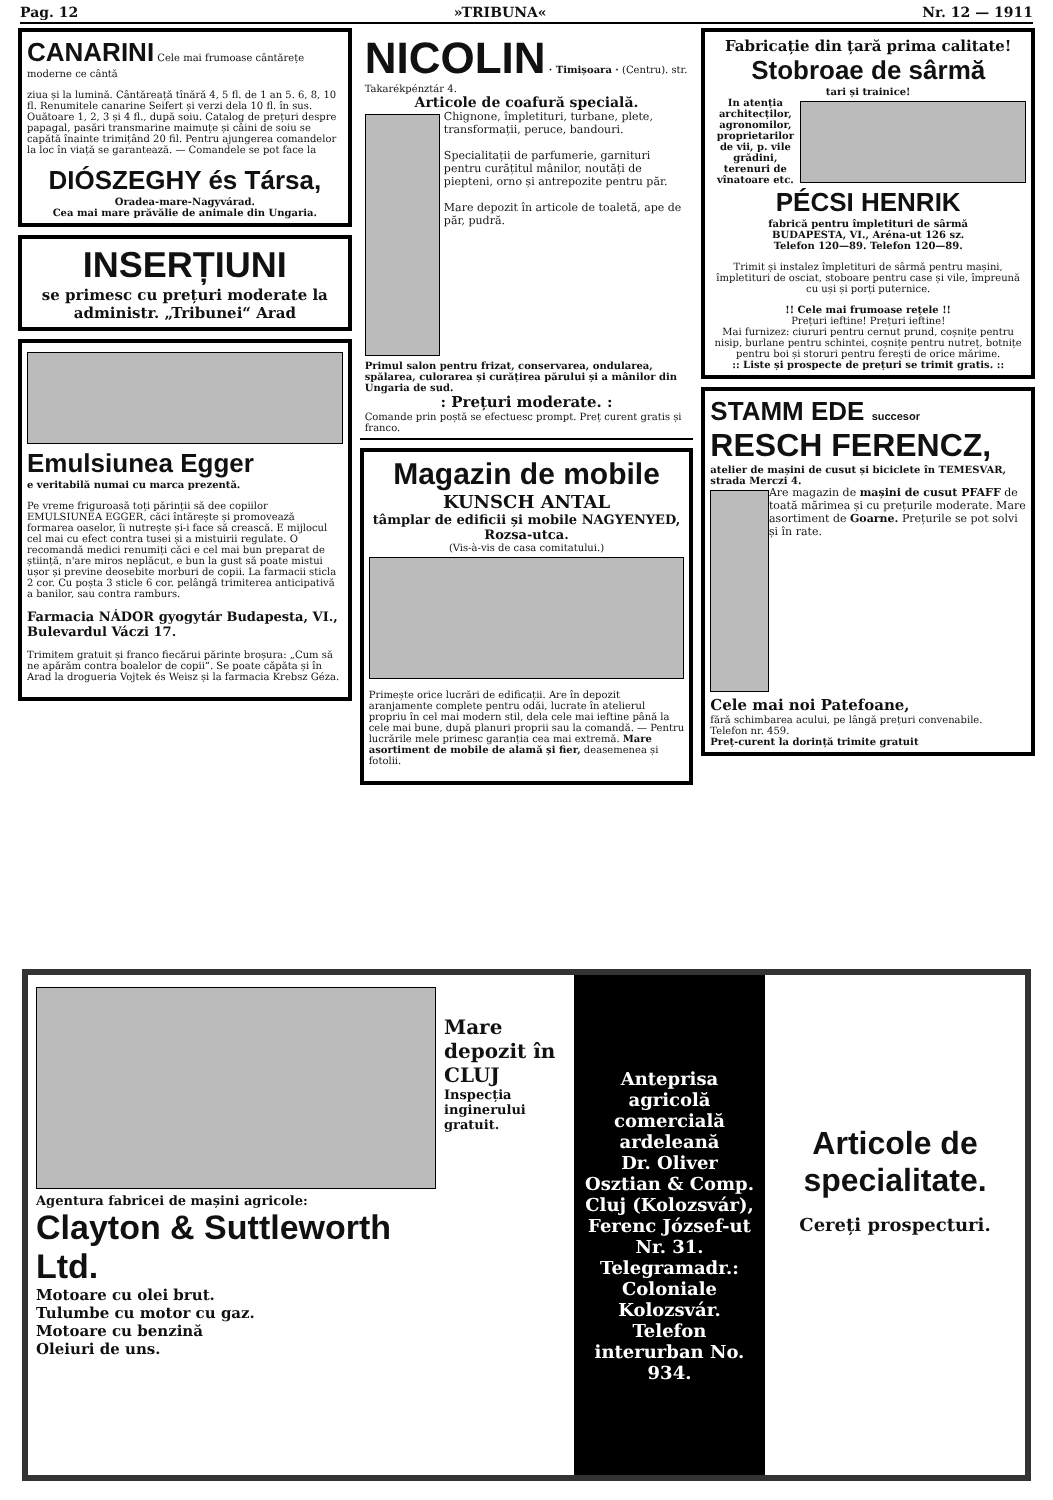Pag. 12 »TRIBUNA« Nr. 12 — 1911
CANARINI Cele mai frumoase cântărețe moderne ce cântă
ziua și la lumină. Cântăreață tînără 4, 5 fl. de 1 an 5. 6, 8, 10 fl. Renumitele canarine Seifert și verzi dela 10 fl. în sus. Ouătoare 1, 2, 3 și 4 fl., după soiu. Catalog de prețuri despre papagal, pasări transmarine maimuțe și câini de soiu se capătă înainte trimițând 20 fil. Pentru ajungerea comandelor la loc în viață se garantează. — Comandele se pot face la
DIÓSZEGHY és Társa,
Oradea-mare-Nagyvárad.
Cea mai mare prăvălie de animale din Ungaria.
INSERȚIUNI
se primesc cu prețuri moderate la administr. „Tribunei“ Arad
Emulsiunea Egger
e veritabilă numai cu marca prezentă.
Pe vreme friguroasă toți părinții să dee copiilor EMULSIUNEA EGGER, căci întărește și promovează formarea oaselor, îi nutrește și-i face să crească. E mijlocul cel mai cu efect contra tusei și a mistuirii regulate. O recomandă medici renumiți căci e cel mai bun preparat de știință, n'are miros neplăcut, e bun la gust să poate mistui ușor și previne deosebite morburi de copii. La farmacii sticla 2 cor. Cu poșta 3 sticle 6 cor. pelângă trimiterea anticipativă a banilor, sau contra ramburs.
Farmacia NÁDOR gyogytár Budapesta, VI., Bulevardul Váczi 17.
Trimitem gratuit și franco fiecărui părinte broșura: „Cum să ne apărăm contra boalelor de copii“. Se poate căpăta și în Arad la drogueria Vojtek és Weisz și la farmacia Krebsz Géza.
NICOLIN · Timișoara · (Centru). str. Takarékpénztár 4.
Articole de coafură specială.
Chignone, împletituri, turbane, plete, transformații, peruce, bandouri.
Specialitații de parfumerie, garnituri pentru curățitul mânilor, noutăți de piepteni, orno și antrepozite pentru păr.
Mare depozit în articole de toaletă, ape de păr, pudră.
Primul salon pentru frizat, conservarea, ondularea, spălarea, culorarea și curățirea părului și a mânilor din Ungaria de sud.
: Prețuri moderate. :
Comande prin poștă se efectuesc prompt. Preț curent gratis și franco.
Magazin de mobile
KUNSCH ANTAL
tâmplar de edificii și mobile NAGYENYED, Rozsa-utca.
(Vis-à-vis de casa comitatului.)
Primește orice lucrări de edificații. Are în depozit aranjamente complete pentru odăi, lucrate în atelierul propriu în cel mai modern stil, dela cele mai ieftine până la cele mai bune, după planuri proprii sau la comandă. — Pentru lucrările mele primesc garanția cea mai extremă. Mare asortiment de mobile de alamă și fier, deasemenea și fotolii.
Fabricație din țară prima calitate!
Stobroae de sârmă
tari și trainice!
In atenția architecților, agronomilor, proprietarilor de vii, p. vile grădini, terenuri de vînatoare etc.
PÉCSI HENRIK
fabrică pentru împletituri de sârmă
BUDAPESTA, VI., Aréna-ut 126 sz.
Telefon 120—89. Telefon 120—89.
Trimit și instalez împletituri de sârmă pentru mașini, împletituri de osciat, stoboare pentru case și vile, împreună cu uși și porți puternice.
!! Cele mai frumoase rețele !!
Prețuri ieftine! Prețuri ieftine!
Mai furnizez: ciururi pentru cernut prund, coșnițe pentru nisip, burlane pentru schintei, coșnițe pentru nutreț, botnițe pentru boi și storuri pentru ferești de orice mărime.
:: Liste și prospecte de prețuri se trimit gratis. ::
STAMM EDE succesor
RESCH FERENCZ,
atelier de mașini de cusut și biciclete în TEMESVAR, strada Merczi 4.
Are magazin de mașini de cusut PFAFF de toată mărimea și cu prețurile moderate. Mare asortiment de Goarne. Prețurile se pot solvi și în rate.
Cele mai noi Patefoane,
fără schimbarea acului, pe lângă prețuri convenabile.
Telefon nr. 459.
Preț-curent la dorință trimite gratuit
Agentura fabricei de mașini agricole:
Clayton & Suttleworth Ltd.
Motoare cu olei brut.
Tulumbe cu motor cu gaz.
Motoare cu benzină
Oleiuri de uns.
Mare depozit în CLUJ
Inspecția inginerului gratuit.
Anteprisa agricolă comercială ardeleană
Dr. Oliver Osztian & Comp.
Cluj (Kolozsvár), Ferenc József-ut Nr. 31.
Telegramadr.: Coloniale Kolozsvár.
Telefon interurban No. 934.
Articole de specialitate.
Cereți prospecturi.